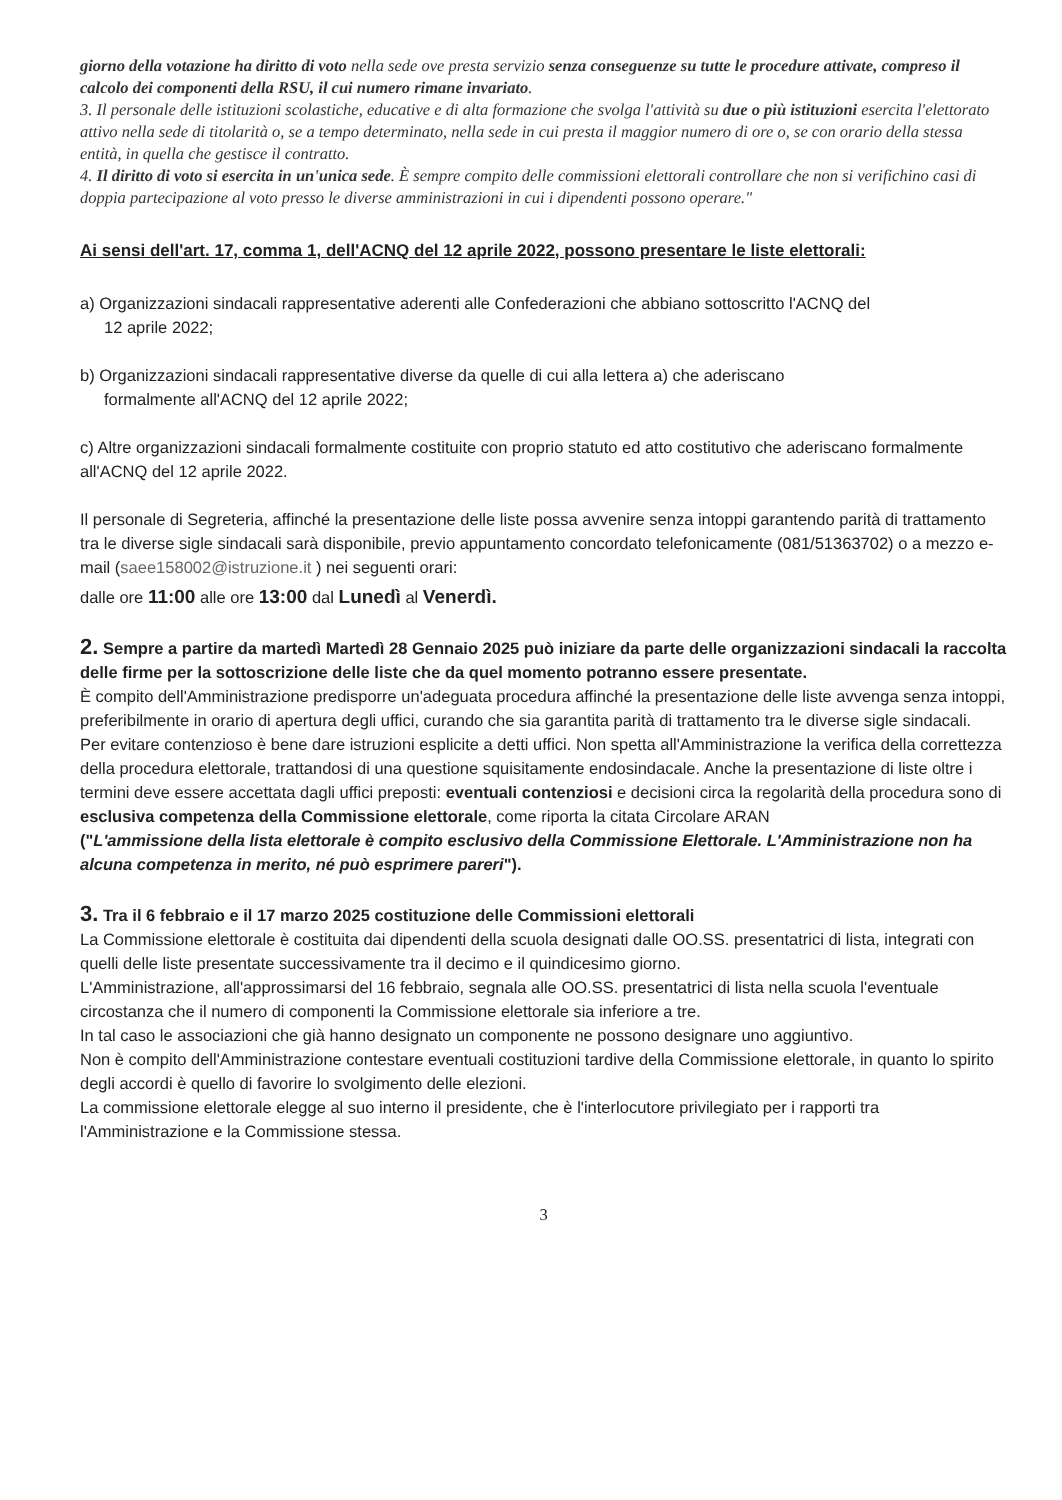giorno della votazione ha diritto di voto nella sede ove presta servizio senza conseguenze su tutte le procedure attivate, compreso il calcolo dei componenti della RSU, il cui numero rimane invariato.
3. Il personale delle istituzioni scolastiche, educative e di alta formazione che svolga l'attività su due o più istituzioni esercita l'elettorato attivo nella sede di titolarità o, se a tempo determinato, nella sede in cui presta il maggior numero di ore o, se con orario della stessa entità, in quella che gestisce il contratto.
4. Il diritto di voto si esercita in un'unica sede. È sempre compito delle commissioni elettorali controllare che non si verifichino casi di doppia partecipazione al voto presso le diverse amministrazioni in cui i dipendenti possono operare."
Ai sensi dell'art. 17, comma 1, dell'ACNQ del 12 aprile 2022, possono presentare le liste elettorali:
a) Organizzazioni sindacali rappresentative aderenti alle Confederazioni che abbiano sottoscritto l'ACNQ del
12 aprile 2022;
b) Organizzazioni sindacali rappresentative diverse da quelle di cui alla lettera a) che aderiscano
formalmente all'ACNQ del 12 aprile 2022;
c) Altre organizzazioni sindacali formalmente costituite con proprio statuto ed atto costitutivo che aderiscano formalmente all'ACNQ del 12 aprile 2022.
Il personale di Segreteria, affinché la presentazione delle liste possa avvenire senza intoppi garantendo parità di trattamento tra le diverse sigle sindacali sarà disponibile, previo appuntamento concordato telefonicamente (081/51363702) o a mezzo e-mail (saee158002@istruzione.it ) nei seguenti orari:
dalle ore 11:00 alle ore 13:00 dal Lunedì al Venerdì.
2. Sempre a partire da martedì Martedì 28 Gennaio 2025 può iniziare da parte delle organizzazioni sindacali la raccolta delle firme per la sottoscrizione delle liste che da quel momento potranno essere presentate.
È compito dell'Amministrazione predisporre un'adeguata procedura affinché la presentazione delle liste avvenga senza intoppi, preferibilmente in orario di apertura degli uffici, curando che sia garantita parità di trattamento tra le diverse sigle sindacali.
Per evitare contenzioso è bene dare istruzioni esplicite a detti uffici. Non spetta all'Amministrazione la verifica della correttezza della procedura elettorale, trattandosi di una questione squisitamente endosindacale. Anche la presentazione di liste oltre i termini deve essere accettata dagli uffici preposti: eventuali contenziosi e decisioni circa la regolarità della procedura sono di esclusiva competenza della Commissione elettorale, come riporta la citata Circolare ARAN
("L'ammissione della lista elettorale è compito esclusivo della Commissione Elettorale. L'Amministrazione non ha alcuna competenza in merito, né può esprimere pareri").
3. Tra il 6 febbraio e il 17 marzo 2025 costituzione delle Commissioni elettorali
La Commissione elettorale è costituita dai dipendenti della scuola designati dalle OO.SS. presentatrici di lista, integrati con quelli delle liste presentate successivamente tra il decimo e il quindicesimo giorno.
L'Amministrazione, all'approssimarsi del 16 febbraio, segnala alle OO.SS. presentatrici di lista nella scuola l'eventuale circostanza che il numero di componenti la Commissione elettorale sia inferiore a tre.
In tal caso le associazioni che già hanno designato un componente ne possono designare uno aggiuntivo.
Non è compito dell'Amministrazione contestare eventuali costituzioni tardive della Commissione elettorale, in quanto lo spirito degli accordi è quello di favorire lo svolgimento delle elezioni.
La commissione elettorale elegge al suo interno il presidente, che è l'interlocutore privilegiato per i rapporti tra l'Amministrazione e la Commissione stessa.
3